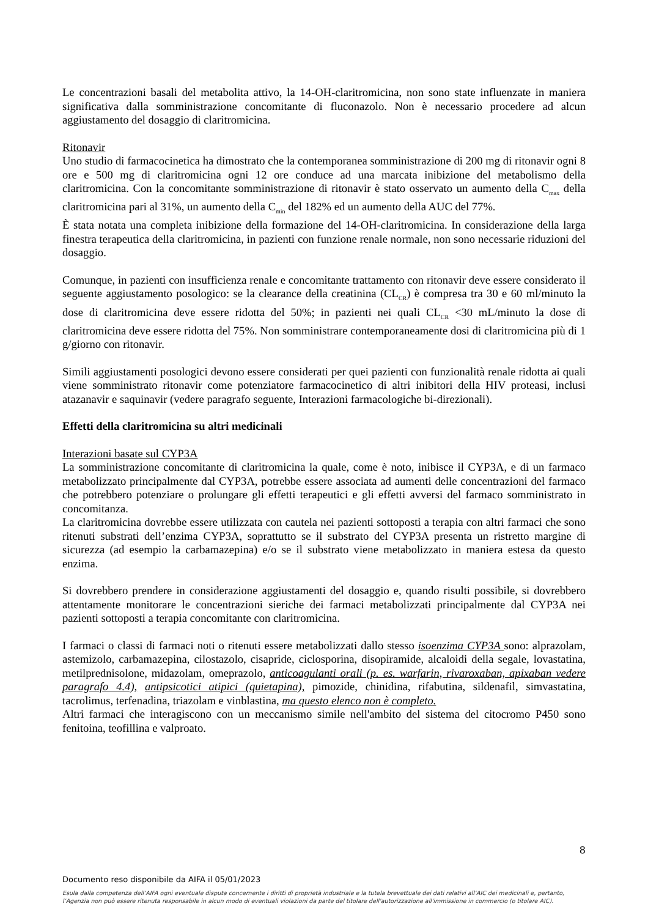Le concentrazioni basali del metabolita attivo, la 14-OH-claritromicina, non sono state influenzate in maniera significativa dalla somministrazione concomitante di fluconazolo. Non è necessario procedere ad alcun aggiustamento del dosaggio di claritromicina.
Ritonavir
Uno studio di farmacocinetica ha dimostrato che la contemporanea somministrazione di 200 mg di ritonavir ogni 8 ore e 500 mg di claritromicina ogni 12 ore conduce ad una marcata inibizione del metabolismo della claritromicina. Con la concomitante somministrazione di ritonavir è stato osservato un aumento della C<sub>max</sub> della claritromicina pari al 31%, un aumento della C<sub>min</sub> del 182% ed un aumento della AUC del 77%.
È stata notata una completa inibizione della formazione del 14-OH-claritromicina. In considerazione della larga finestra terapeutica della claritromicina, in pazienti con funzione renale normale, non sono necessarie riduzioni del dosaggio.
Comunque, in pazienti con insufficienza renale e concomitante trattamento con ritonavir deve essere considerato il seguente aggiustamento posologico: se la clearance della creatinina (CL<sub>CR</sub>) è compresa tra 30 e 60 ml/minuto la dose di claritromicina deve essere ridotta del 50%; in pazienti nei quali CL<sub>CR</sub> <30 mL/minuto la dose di claritromicina deve essere ridotta del 75%. Non somministrare contemporaneamente dosi di claritromicina più di 1 g/giorno con ritonavir.
Simili aggiustamenti posologici devono essere considerati per quei pazienti con funzionalità renale ridotta ai quali viene somministrato ritonavir come potenziatore farmacocinetico di altri inibitori della HIV proteasi, inclusi atazanavir e saquinavir (vedere paragrafo seguente, Interazioni farmacologiche bi-direzionali).
Effetti della claritromicina su altri medicinali
Interazioni basate sul CYP3A
La somministrazione concomitante di claritromicina la quale, come è noto, inibisce il CYP3A, e di un farmaco metabolizzato principalmente dal CYP3A, potrebbe essere associata ad aumenti delle concentrazioni del farmaco che potrebbero potenziare o prolungare gli effetti terapeutici e gli effetti avversi del farmaco somministrato in concomitanza.
La claritromicina dovrebbe essere utilizzata con cautela nei pazienti sottoposti a terapia con altri farmaci che sono ritenuti substrati dell’enzima CYP3A, soprattutto se il substrato del CYP3A presenta un ristretto margine di sicurezza (ad esempio la carbamazepina) e/o se il substrato viene metabolizzato in maniera estesa da questo enzima.
Si dovrebbero prendere in considerazione aggiustamenti del dosaggio e, quando risulti possibile, si dovrebbero attentamente monitorare le concentrazioni sieriche dei farmaci metabolizzati principalmente dal CYP3A nei pazienti sottoposti a terapia concomitante con claritromicina.
I farmaci o classi di farmaci noti o ritenuti essere metabolizzati dallo stesso isoenzima CYP3A sono: alprazolam, astemizolo, carbamazepina, cilostazolo, cisapride, ciclosporina, disopiramide, alcaloidi della segale, lovastatina, metilprednisolone, midazolam, omeprazolo, anticoagulanti orali (p. es. warfarin, rivaroxaban, apixaban vedere paragrafo 4.4), antipsicotici atipici (quietapina), pimozide, chinidina, rifabutina, sildenafil, simvastatina, tacrolimus, terfenadina, triazolam e vinblastina, ma questo elenco non è completo.
Altri farmaci che interagiscono con un meccanismo simile nell'ambito del sistema del citocromo P450 sono fenitoina, teofillina e valproato.
8
Documento reso disponibile da AIFA il 05/01/2023
Esula dalla competenza dell’AIFA ogni eventuale disputa concernente i diritti di proprietà industriale e la tutela brevettuale dei dati relativi all’AIC dei medicinali e, pertanto, l’Agenzia non può essere ritenuta responsabile in alcun modo di eventuali violazioni da parte del titolare dell'autorizzazione all'immissione in commercio (o titolare AIC).